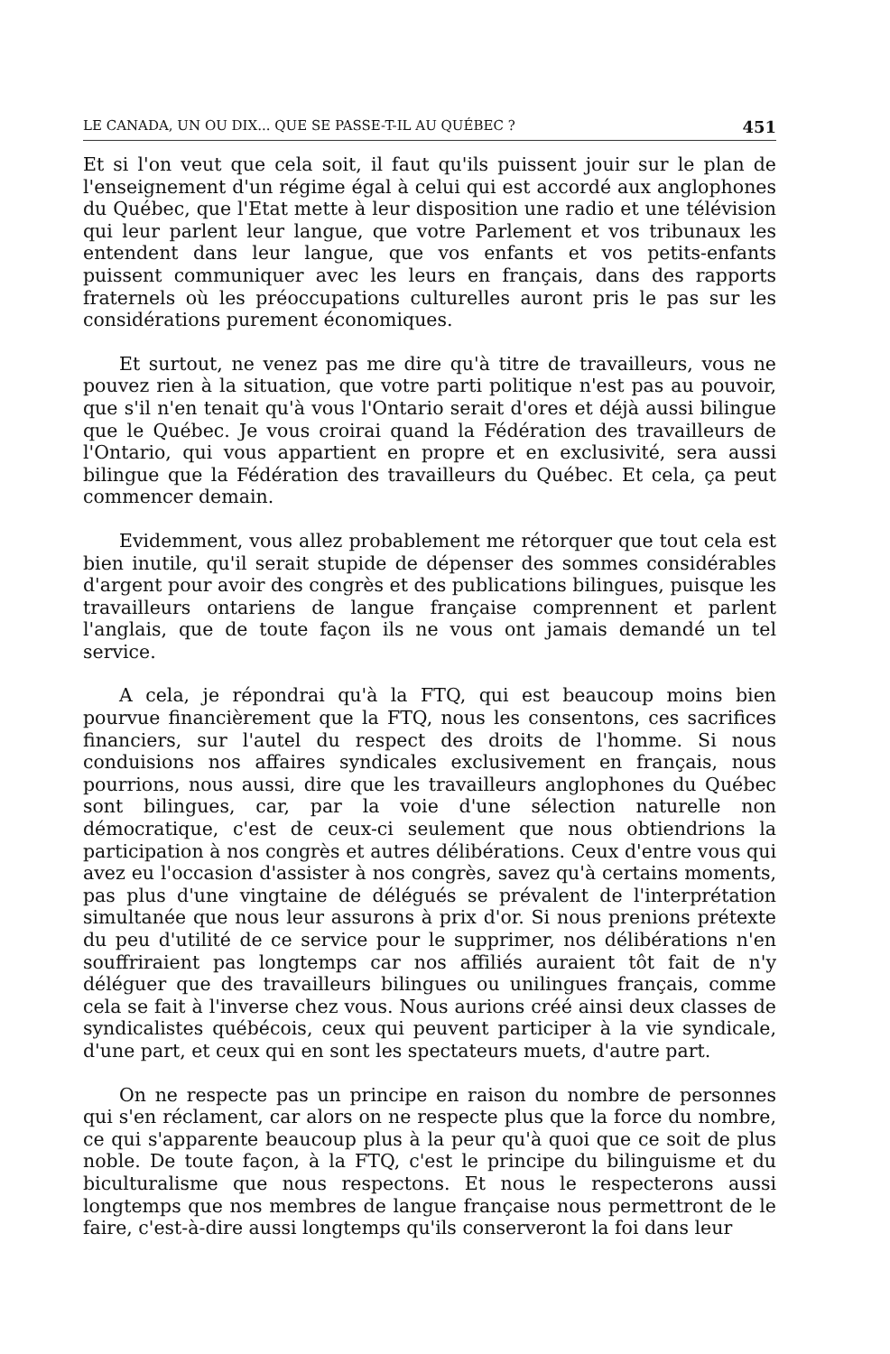LE CANADA, UN OU DIX... QUE SE PASSE-T-IL AU QUÉBEC ? 451
Et si l'on veut que cela soit, il faut qu'ils puissent jouir sur le plan de l'enseignement d'un régime égal à celui qui est accordé aux anglophones du Québec, que l'Etat mette à leur disposition une radio et une télévision qui leur parlent leur langue, que votre Parlement et vos tribunaux les entendent dans leur langue, que vos enfants et vos petits-enfants puissent communiquer avec les leurs en français, dans des rapports fraternels où les préoccupations culturelles auront pris le pas sur les considérations purement économiques.
Et surtout, ne venez pas me dire qu'à titre de travailleurs, vous ne pouvez rien à la situation, que votre parti politique n'est pas au pouvoir, que s'il n'en tenait qu'à vous l'Ontario serait d'ores et déjà aussi bilingue que le Québec. Je vous croirai quand la Fédération des travailleurs de l'Ontario, qui vous appartient en propre et en exclusivité, sera aussi bilingue que la Fédération des travailleurs du Québec. Et cela, ça peut commencer demain.
Evidemment, vous allez probablement me rétorquer que tout cela est bien inutile, qu'il serait stupide de dépenser des sommes considérables d'argent pour avoir des congrès et des publications bilingues, puisque les travailleurs ontariens de langue française comprennent et parlent l'anglais, que de toute façon ils ne vous ont jamais demandé un tel service.
A cela, je répondrai qu'à la FTQ, qui est beaucoup moins bien pourvue financièrement que la FTQ, nous les consentons, ces sacrifices financiers, sur l'autel du respect des droits de l'homme. Si nous conduisions nos affaires syndicales exclusivement en français, nous pourrions, nous aussi, dire que les travailleurs anglophones du Québec sont bilingues, car, par la voie d'une sélection naturelle non démocratique, c'est de ceux-ci seulement que nous obtiendrions la participation à nos congrès et autres délibérations. Ceux d'entre vous qui avez eu l'occasion d'assister à nos congrès, savez qu'à certains moments, pas plus d'une vingtaine de délégués se prévalent de l'interprétation simultanée que nous leur assurons à prix d'or. Si nous prenions prétexte du peu d'utilité de ce service pour le supprimer, nos délibérations n'en souffriraient pas longtemps car nos affiliés auraient tôt fait de n'y déléguer que des travailleurs bilingues ou unilingues français, comme cela se fait à l'inverse chez vous. Nous aurions créé ainsi deux classes de syndicalistes québécois, ceux qui peuvent participer à la vie syndicale, d'une part, et ceux qui en sont les spectateurs muets, d'autre part.
On ne respecte pas un principe en raison du nombre de personnes qui s'en réclament, car alors on ne respecte plus que la force du nombre, ce qui s'apparente beaucoup plus à la peur qu'à quoi que ce soit de plus noble. De toute façon, à la FTQ, c'est le principe du bilinguisme et du biculturalisme que nous respectons. Et nous le respecterons aussi longtemps que nos membres de langue française nous permettront de le faire, c'est-à-dire aussi longtemps qu'ils conserveront la foi dans leur